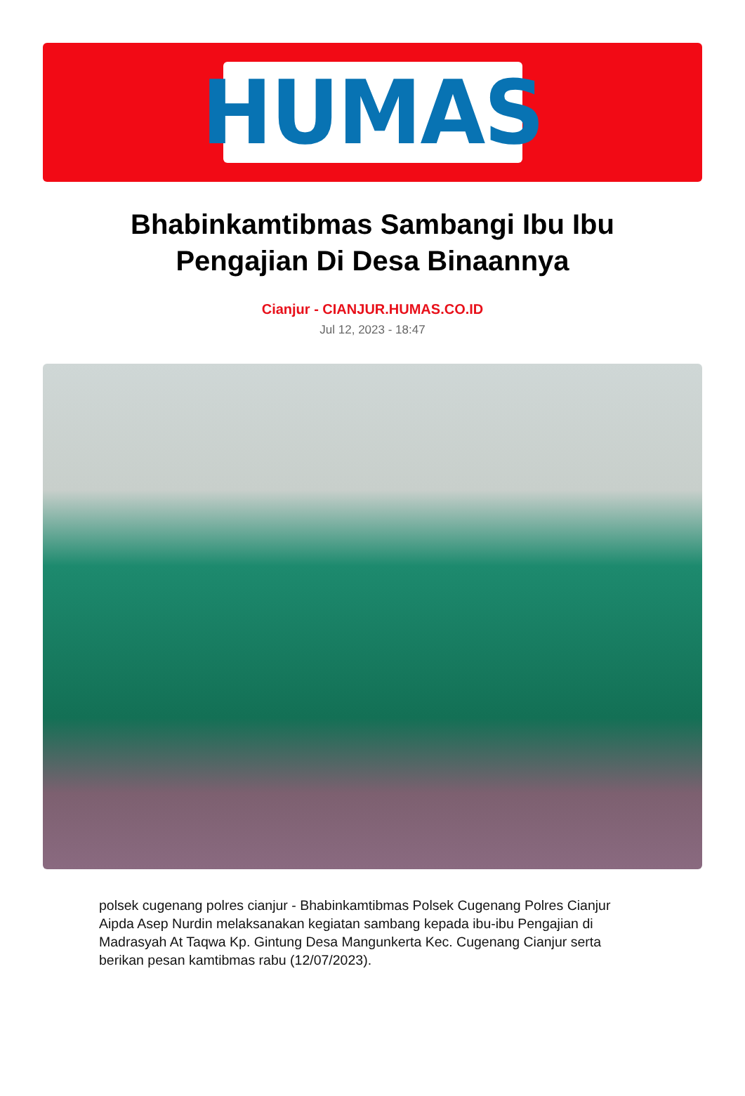HUMAS
Bhabinkamtibmas Sambangi Ibu Ibu Pengajian Di Desa Binaannya
Cianjur - CIANJUR.HUMAS.CO.ID
Jul 12, 2023 - 18:47
polsek cugenang polres cianjur - Bhabinkamtibmas Polsek Cugenang Polres Cianjur Aipda Asep Nurdin melaksanakan kegiatan sambang kepada ibu-ibu Pengajian di Madrasyah At Taqwa Kp. Gintung Desa Mangunkerta Kec. Cugenang Cianjur serta berikan pesan kamtibmas rabu (12/07/2023).